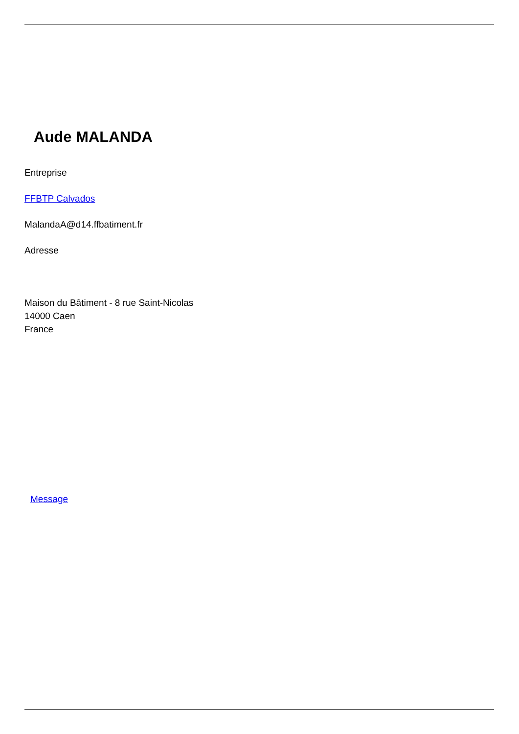Aude MALANDA
Entreprise
FFBTP Calvados
MalandaA@d14.ffbatiment.fr
Adresse
Maison du Bâtiment - 8 rue Saint-Nicolas
14000 Caen
France
Message